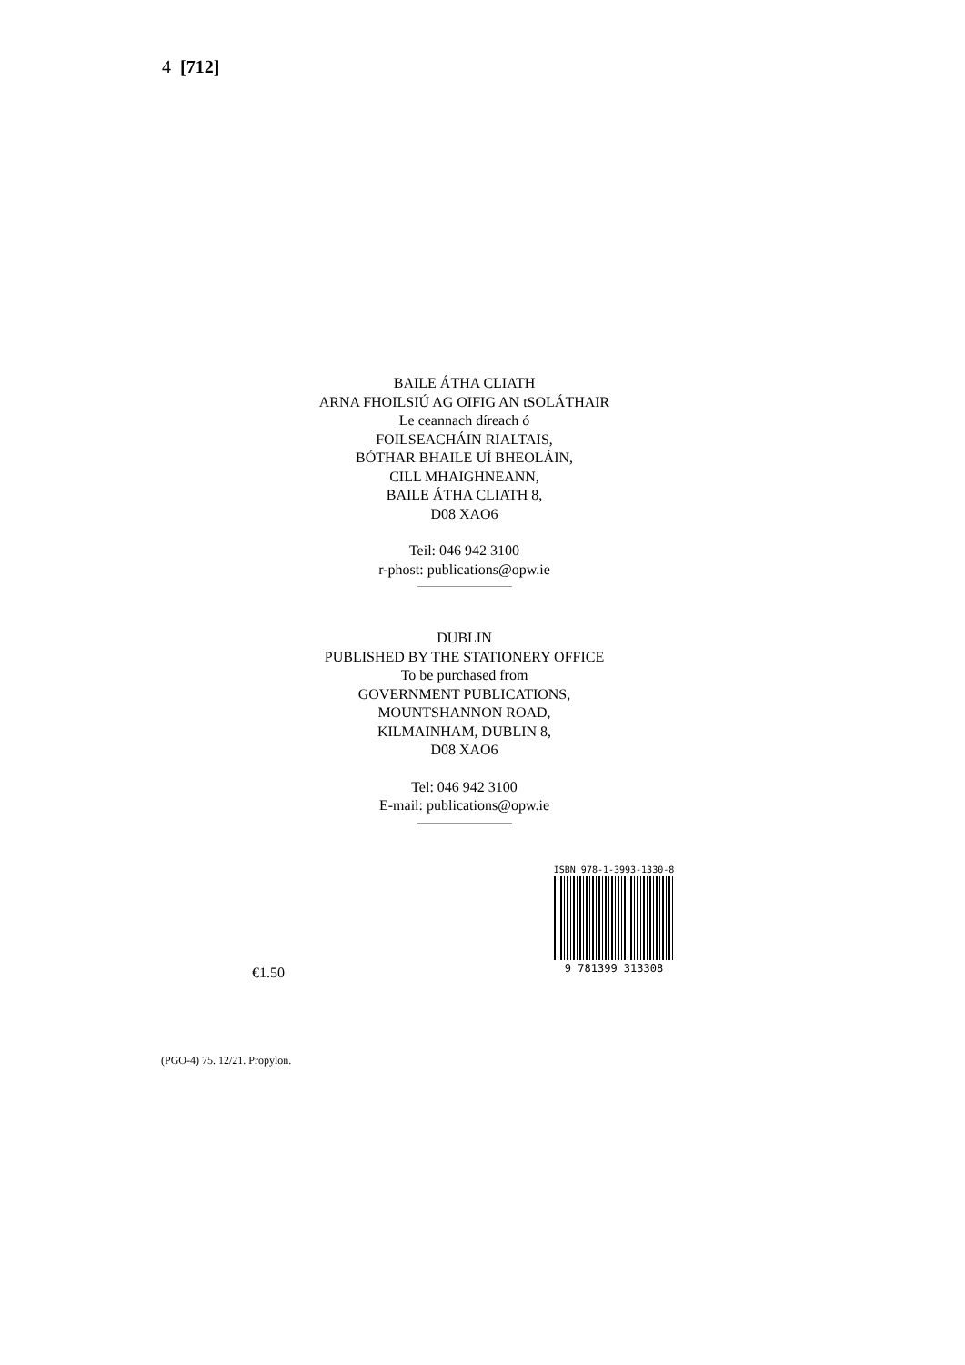4 [712]
BAILE ÁTHA CLIATH
ARNA FHOILSIÚ AG OIFIG AN tSOLÁTHAIR
Le ceannach díreach ó
FOILSEACHÁIN RIALTAIS,
BÓTHAR BHAILE UÍ BHEOLÁIN,
CILL MHAIGHNEANN,
BAILE ÁTHA CLIATH 8,
D08 XAO6
Teil: 046 942 3100
r-phost: publications@opw.ie
DUBLIN
PUBLISHED BY THE STATIONERY OFFICE
To be purchased from
GOVERNMENT PUBLICATIONS,
MOUNTSHANNON ROAD,
KILMAINHAM, DUBLIN 8,
D08 XAO6
Tel: 046 942 3100
E-mail: publications@opw.ie
€1.50
ISBN 978-1-3993-1330-8
9 781399 313308
(PGO-4) 75. 12/21. Propylon.